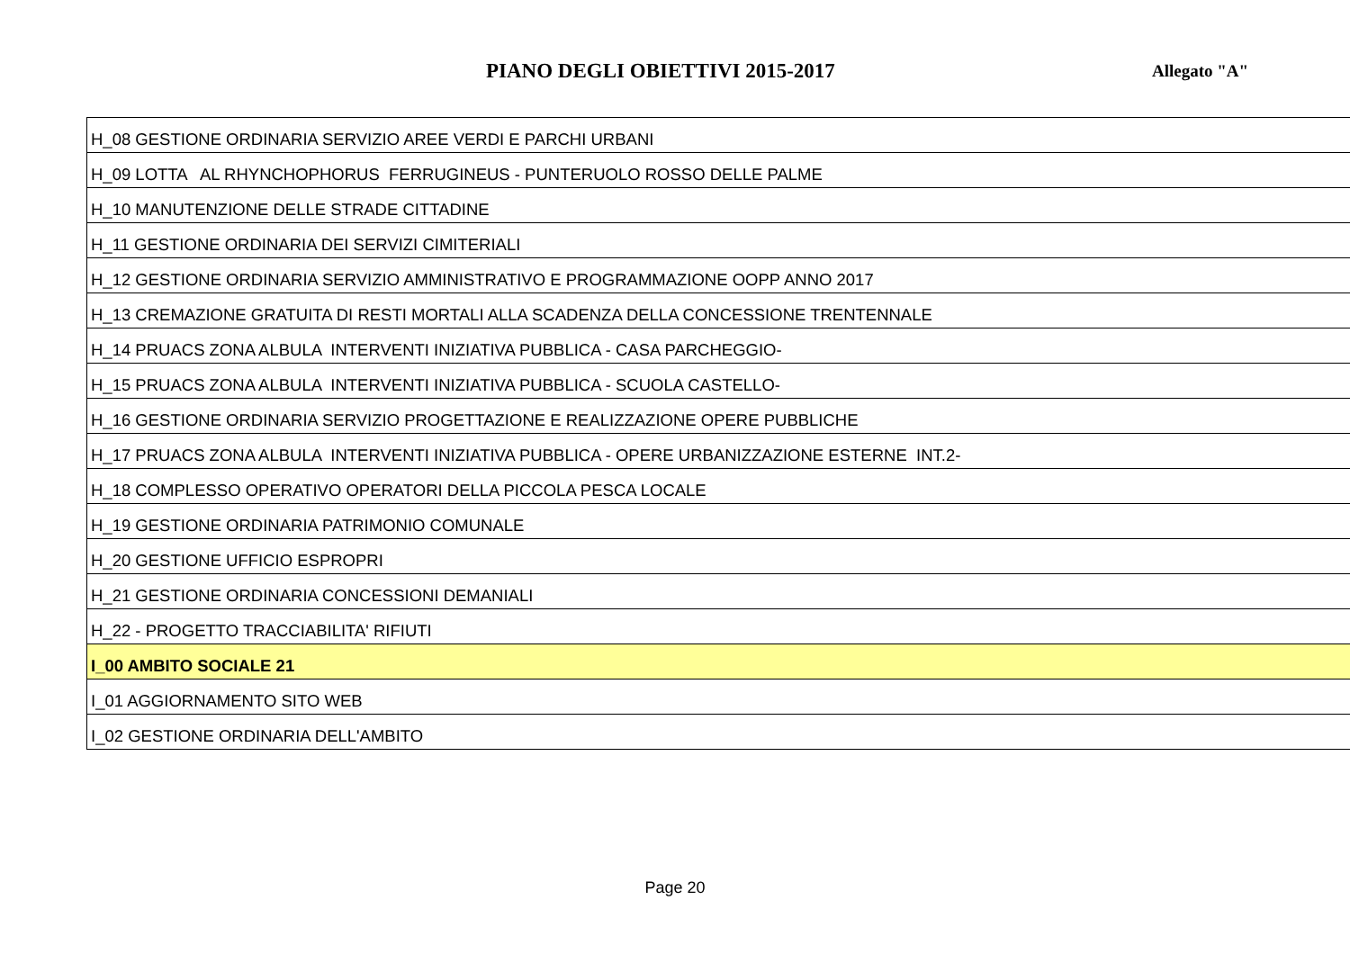PIANO DEGLI OBIETTIVI 2015-2017
Allegato "A"
| H_08 GESTIONE ORDINARIA SERVIZIO AREE VERDI E PARCHI URBANI |
| H_09 LOTTA AL RHYNCHOPHORUS FERRUGINEUS - PUNTERUOLO ROSSO DELLE PALME |
| H_10 MANUTENZIONE DELLE STRADE CITTADINE |
| H_11 GESTIONE ORDINARIA DEI SERVIZI CIMITERIALI |
| H_12 GESTIONE ORDINARIA SERVIZIO AMMINISTRATIVO E PROGRAMMAZIONE OOPP ANNO 2017 |
| H_13 CREMAZIONE GRATUITA DI RESTI MORTALI ALLA SCADENZA DELLA CONCESSIONE TRENTENNALE |
| H_14 PRUACS ZONA ALBULA INTERVENTI INIZIATIVA PUBBLICA - CASA PARCHEGGIO- |
| H_15 PRUACS ZONA ALBULA INTERVENTI INIZIATIVA PUBBLICA - SCUOLA CASTELLO- |
| H_16 GESTIONE ORDINARIA SERVIZIO PROGETTAZIONE E REALIZZAZIONE OPERE PUBBLICHE |
| H_17 PRUACS ZONA ALBULA INTERVENTI INIZIATIVA PUBBLICA - OPERE URBANIZZAZIONE ESTERNE INT.2- |
| H_18 COMPLESSO OPERATIVO OPERATORI DELLA PICCOLA PESCA LOCALE |
| H_19 GESTIONE ORDINARIA PATRIMONIO COMUNALE |
| H_20 GESTIONE UFFICIO ESPROPRI |
| H_21 GESTIONE ORDINARIA CONCESSIONI DEMANIALI |
| H_22 - PROGETTO TRACCIABILITA' RIFIUTI |
| I_00 AMBITO SOCIALE 21 |
| I_01 AGGIORNAMENTO SITO WEB |
| I_02 GESTIONE ORDINARIA DELL'AMBITO |
Page 20